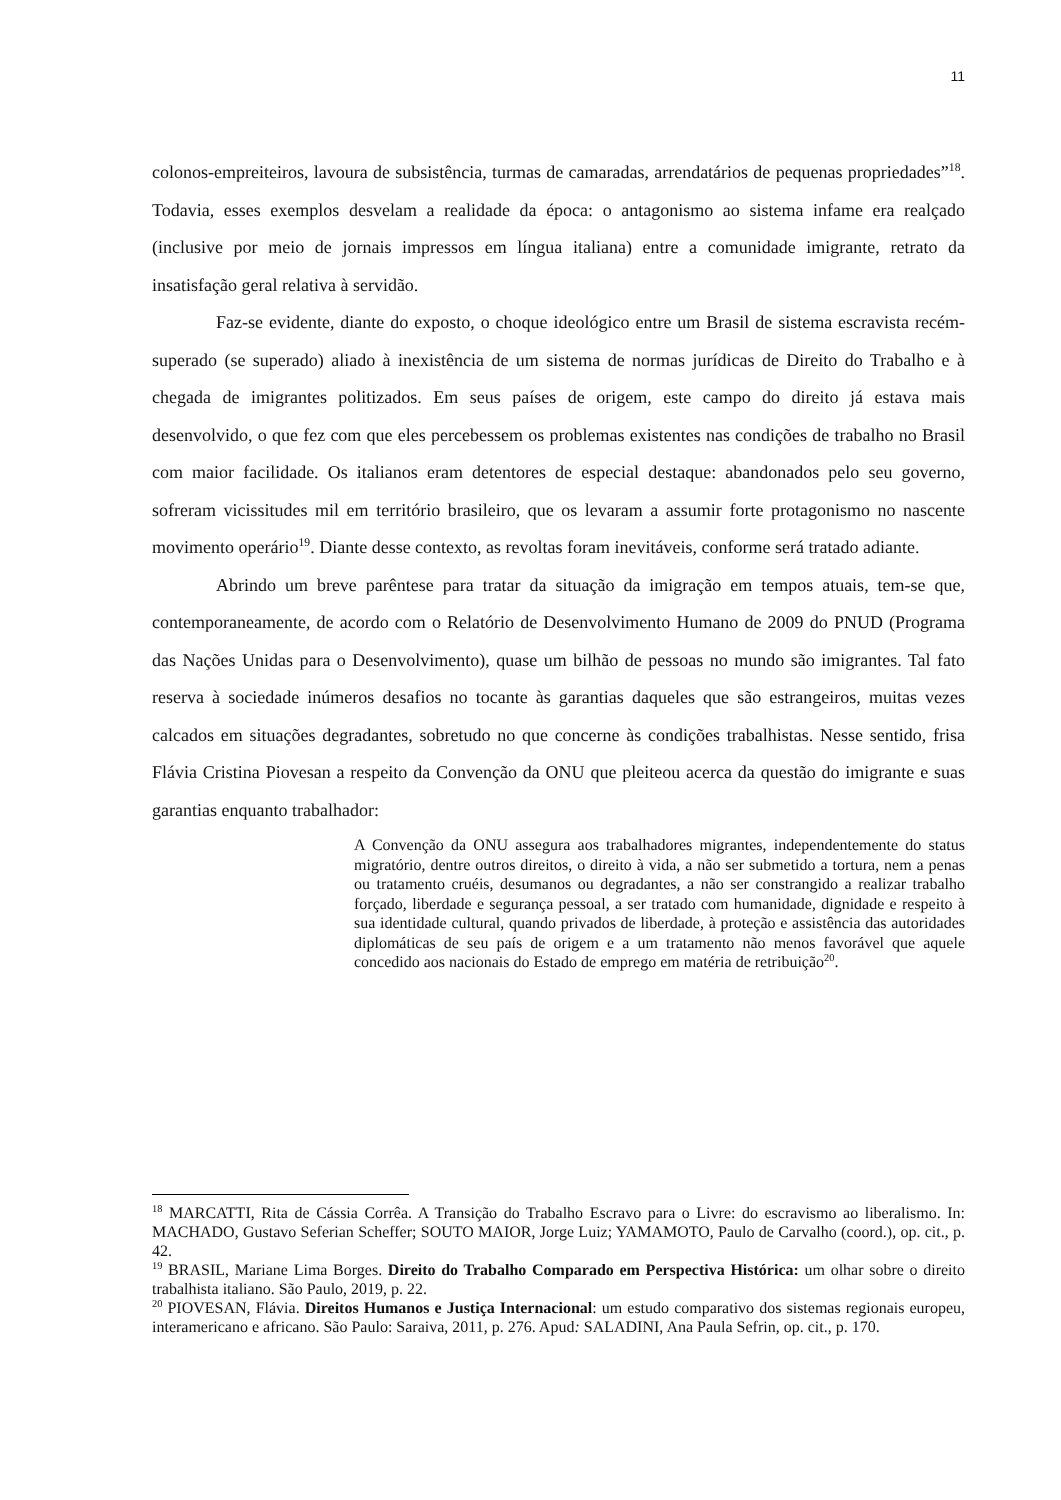11
colonos-empreiteiros, lavoura de subsistência, turmas de camaradas, arrendatários de pequenas propriedades”<sup>18</sup>. Todavia, esses exemplos desvelam a realidade da época: o antagonismo ao sistema infame era realçado (inclusive por meio de jornais impressos em língua italiana) entre a comunidade imigrante, retrato da insatisfação geral relativa à servidão.
Faz-se evidente, diante do exposto, o choque ideológico entre um Brasil de sistema escravista recém-superado (se superado) aliado à inexistência de um sistema de normas jurídicas de Direito do Trabalho e à chegada de imigrantes politizados. Em seus países de origem, este campo do direito já estava mais desenvolvido, o que fez com que eles percebessem os problemas existentes nas condições de trabalho no Brasil com maior facilidade. Os italianos eram detentores de especial destaque: abandonados pelo seu governo, sofreram vicissitudes mil em território brasileiro, que os levaram a assumir forte protagonismo no nascente movimento operário<sup>19</sup>. Diante desse contexto, as revoltas foram inevitáveis, conforme será tratado adiante.
Abrindo um breve parêntese para tratar da situação da imigração em tempos atuais, tem-se que, contemporaneamente, de acordo com o Relatório de Desenvolvimento Humano de 2009 do PNUD (Programa das Nações Unidas para o Desenvolvimento), quase um bilhão de pessoas no mundo são imigrantes. Tal fato reserva à sociedade inúmeros desafios no tocante às garantias daqueles que são estrangeiros, muitas vezes calcados em situações degradantes, sobretudo no que concerne às condições trabalhistas. Nesse sentido, frisa Flávia Cristina Piovesan a respeito da Convenção da ONU que pleiteou acerca da questão do imigrante e suas garantias enquanto trabalhador:
A Convenção da ONU assegura aos trabalhadores migrantes, independentemente do status migratório, dentre outros direitos, o direito à vida, a não ser submetido a tortura, nem a penas ou tratamento cruéis, desumanos ou degradantes, a não ser constrangido a realizar trabalho forçado, liberdade e segurança pessoal, a ser tratado com humanidade, dignidade e respeito à sua identidade cultural, quando privados de liberdade, à proteção e assistência das autoridades diplomáticas de seu país de origem e a um tratamento não menos favorável que aquele concedido aos nacionais do Estado de emprego em matéria de retribuição<sup>20</sup>.
<sup>18</sup> MARCATTI, Rita de Cássia Corrêa. A Transição do Trabalho Escravo para o Livre: do escravismo ao liberalismo. In: MACHADO, Gustavo Seferian Scheffer; SOUTO MAIOR, Jorge Luiz; YAMAMOTO, Paulo de Carvalho (coord.), op. cit., p. 42.
<sup>19</sup> BRASIL, Mariane Lima Borges. Direito do Trabalho Comparado em Perspectiva Histórica: um olhar sobre o direito trabalhista italiano. São Paulo, 2019, p. 22.
<sup>20</sup> PIOVESAN, Flávia. Direitos Humanos e Justiça Internacional: um estudo comparativo dos sistemas regionais europeu, interamericano e africano. São Paulo: Saraiva, 2011, p. 276. Apud: SALADINI, Ana Paula Sefrin, op. cit., p. 170.